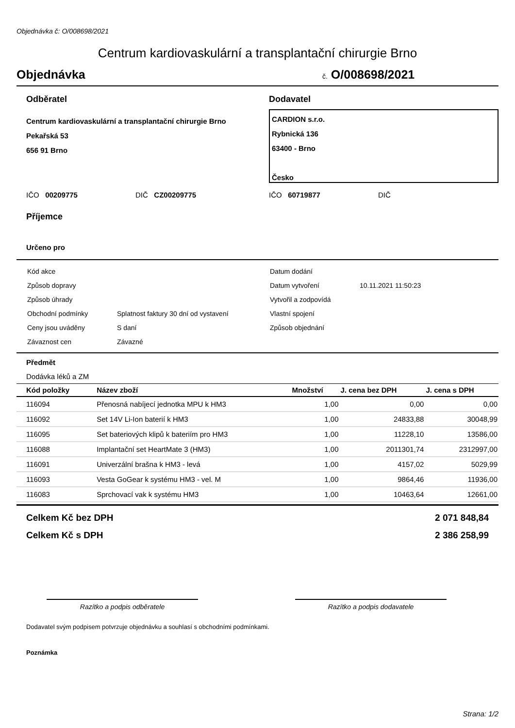Objednávka č: O/008698/2021
Centrum kardiovaskulární a transplantační chirurgie Brno
Objednávka
č. O/008698/2021
Odběratel
Centrum kardiovaskulární a transplantační chirurgie Brno
Pekařská 53
656 91 Brno
Dodavatel
CARDION s.r.o.
Rybnická 136
63400 - Brno
Česko
IČO 00209775 DIČ CZ00209775 IČO 60719877 DIČ
Příjemce
Určeno pro
| Kód akce | |
| Způsob dopravy | |
| Způsob úhrady | |
| Obchodní podmínky | Splatnost faktury 30 dní od vystavení |
| Ceny jsou uváděny | S daní |
| Závaznost cen | Závazné |
| Datum dodání | |
| Datum vytvoření | 10.11.2021 11:50:23 |
| Vytvořil a zodpovídá | |
| Vlastní spojení | |
| Způsob objednání | |
Předmět
Dodávka léků a ZM
| Kód položky | Název zboží | Množství | J. cena bez DPH | J. cena s DPH |
| --- | --- | --- | --- | --- |
| 116094 | Přenosná nabíjecí jednotka MPU k HM3 | 1,00 | 0,00 | 0,00 |
| 116092 | Set 14V Li-Ion baterií k HM3 | 1,00 | 24833,88 | 30048,99 |
| 116095 | Set bateriových klipů k bateriím pro HM3 | 1,00 | 11228,10 | 13586,00 |
| 116088 | Implantační set HeartMate 3 (HM3) | 1,00 | 2011301,74 | 2312997,00 |
| 116091 | Univerzální brašna k HM3 - levá | 1,00 | 4157,02 | 5029,99 |
| 116093 | Vesta GoGear k systému HM3 - vel. M | 1,00 | 9864,46 | 11936,00 |
| 116083 | Sprchovací vak k systému HM3 | 1,00 | 10463,64 | 12661,00 |
Celkem Kč bez DPH 2 071 848,84
Celkem Kč s DPH 2 386 258,99
Razítko a podpis odběratele Razítko a podpis dodavatele
Dodavatel svým podpisem potvrzuje objednávku a souhlasí s obchodními podmínkami.
Poznámka
Strana: 1/2